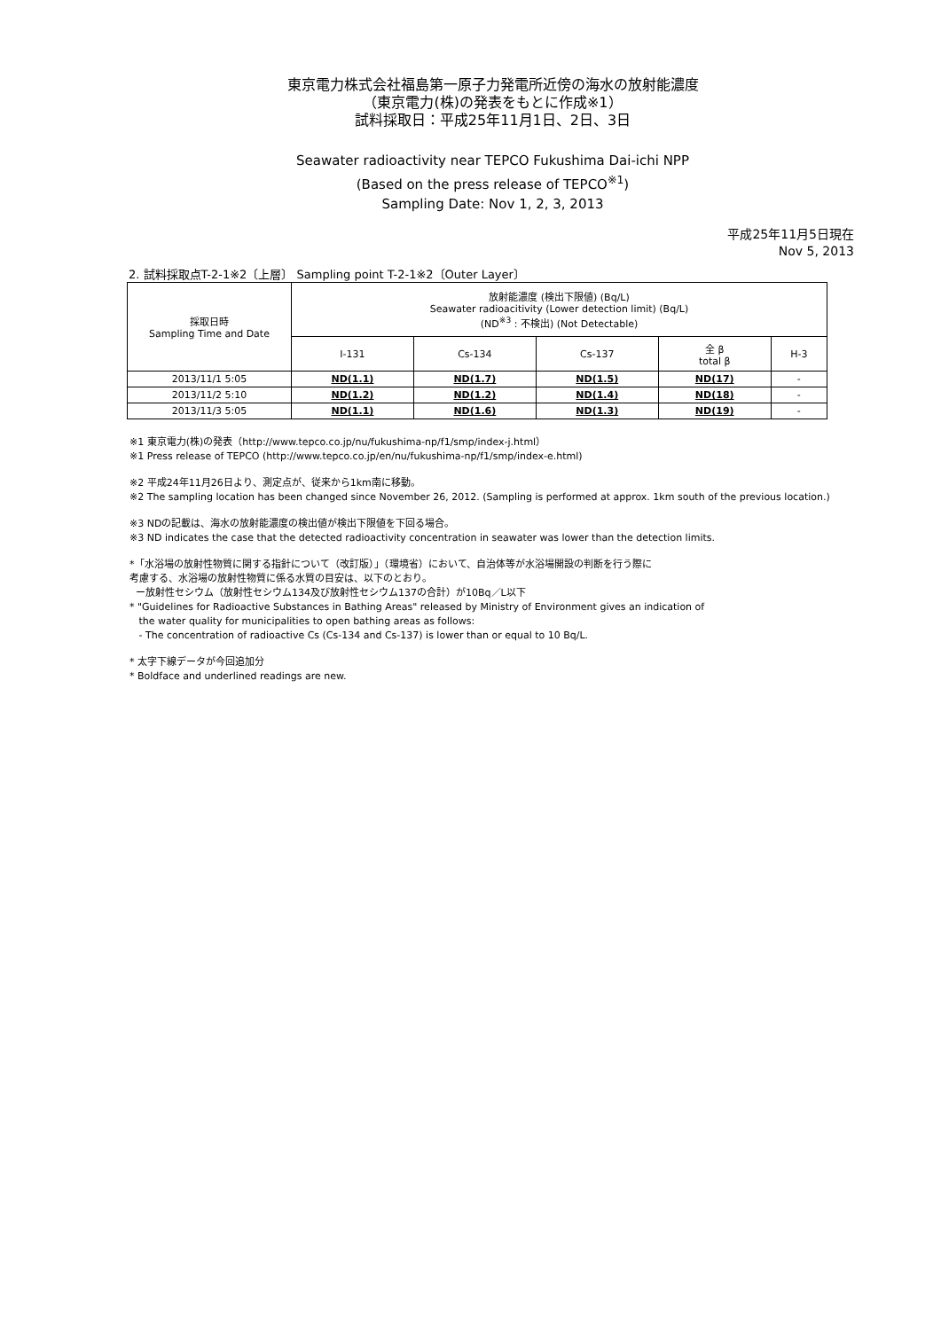東京電力株式会社福島第一原子力発電所近傍の海水の放射能濃度
（東京電力(株)の発表をもとに作成※1）
試料採取日：平成25年11月1日、2日、3日
Seawater radioactivity near TEPCO Fukushima Dai-ichi NPP
(Based on the press release of TEPCO<sup>※1</sup>)
Sampling Date: Nov 1, 2, 3, 2013
平成25年11月5日現在
Nov 5, 2013
2. 試料採取点T-2-1※2〔上層〕 Sampling point T-2-1※2〔Outer Layer〕
| 採取日時 Sampling Time and Date | 放射能濃度 (検出下限値) (Bq/L) Seawater radioacitivity (Lower detection limit) (Bq/L) (ND<sup>※3</sup> : 不検出) (Not Detectable) | | | | |
| --- | --- | --- | --- | --- | --- |
| | I-131 | Cs-134 | Cs-137 | 全 β total β | H-3 |
| 2013/11/1 5:05 | ND(1.1) | ND(1.7) | ND(1.5) | ND(17) | - |
| 2013/11/2 5:10 | ND(1.2) | ND(1.2) | ND(1.4) | ND(18) | - |
| 2013/11/3 5:05 | ND(1.1) | ND(1.6) | ND(1.3) | ND(19) | - |
※1 東京電力(株)の発表（http://www.tepco.co.jp/nu/fukushima-np/f1/smp/index-j.html）
※1 Press release of TEPCO (http://www.tepco.co.jp/en/nu/fukushima-np/f1/smp/index-e.html)
※2 平成24年11月26日より、測定点が、従来から1km南に移動。
※2 The sampling location has been changed since November 26, 2012. (Sampling is performed at approx. 1km south of the previous location.)
※3 NDの記載は、海水の放射能濃度の検出値が検出下限値を下回る場合。
※3 ND indicates the case that the detected radioactivity concentration in seawater was lower than the detection limits.
*「水浴場の放射性物質に関する指針について（改訂版）」（環境省）において、自治体等が水浴場開設の判断を行う際に
考慮する、水浴場の放射性物質に係る水質の目安は、以下のとおり。
ー放射性セシウム（放射性セシウム134及び放射性セシウム137の合計）が10Bq／L以下
* "Guidelines for Radioactive Substances in Bathing Areas" released by Ministry of Environment gives an indication of
the water quality for municipalities to open bathing areas as follows:
- The concentration of radioactive Cs (Cs-134 and Cs-137) is lower than or equal to 10 Bq/L.
* 太字下線データが今回追加分
* Boldface and underlined readings are new.